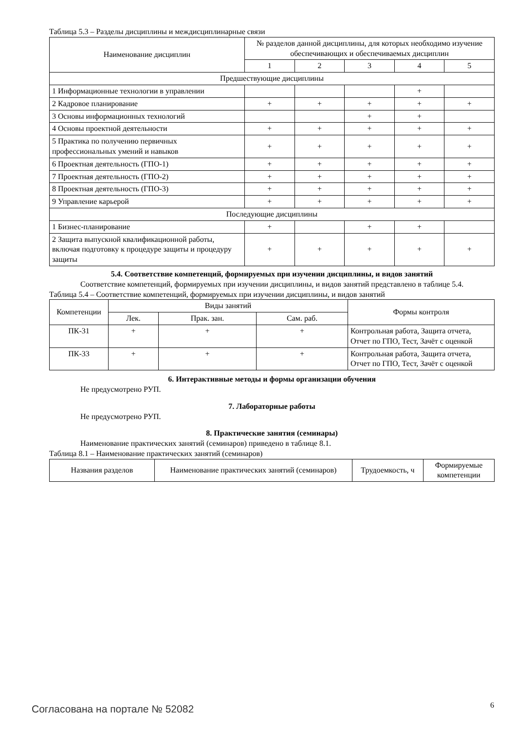Таблица 5.3 – Разделы дисциплины и междисциплинарные связи
| Наименование дисциплин | № разделов данной дисциплины, для которых необходимо изучение обеспечивающих и обеспечиваемых дисциплин | | | | |
| --- | --- | --- | --- | --- | --- |
| | 1 | 2 | 3 | 4 | 5 |
| Предшествующие дисциплины | | | | | |
| 1 Информационные технологии в управлении | | | | + | |
| 2 Кадровое планирование | + | + | + | + | + |
| 3 Основы информационных технологий | | | + | + | |
| 4 Основы проектной деятельности | + | + | + | + | + |
| 5 Практика по получению первичных профессиональных умений и навыков | + | + | + | + | + |
| 6 Проектная деятельность (ГПО-1) | + | + | + | + | + |
| 7 Проектная деятельность (ГПО-2) | + | + | + | + | + |
| 8 Проектная деятельность (ГПО-3) | + | + | + | + | + |
| 9 Управление карьерой | + | + | + | + | + |
| Последующие дисциплины | | | | | |
| 1 Бизнес-планирование | + | | + | + | |
| 2 Защита выпускной квалификационной работы, включая подготовку к процедуре защиты и процедуру защиты | + | + | + | + | + |
5.4. Соответствие компетенций, формируемых при изучении дисциплины, и видов занятий
Соответствие компетенций, формируемых при изучении дисциплины, и видов занятий представлено в таблице 5.4.
Таблица 5.4 – Соответствие компетенций, формируемых при изучении дисциплины, и видов занятий
| Компетенции | Виды занятий | | | Формы контроля |
| --- | --- | --- | --- | --- |
| | Лек. | Прак. зан. | Сам. раб. | |
| ПК-31 | + | + | + | Контрольная работа, Защита отчета, Отчет по ГПО, Тест, Зачёт с оценкой |
| ПК-33 | + | + | + | Контрольная работа, Защита отчета, Отчет по ГПО, Тест, Зачёт с оценкой |
6. Интерактивные методы и формы организации обучения
Не предусмотрено РУП.
7. Лабораторные работы
Не предусмотрено РУП.
8. Практические занятия (семинары)
Наименование практических занятий (семинаров) приведено в таблице 8.1.
Таблица 8.1 – Наименование практических занятий (семинаров)
| Названия разделов | Наименование практических занятий (семинаров) | Трудоемкость, ч | Формируемые компетенции |
| --- | --- | --- | --- |
Согласована на портале № 52082 6